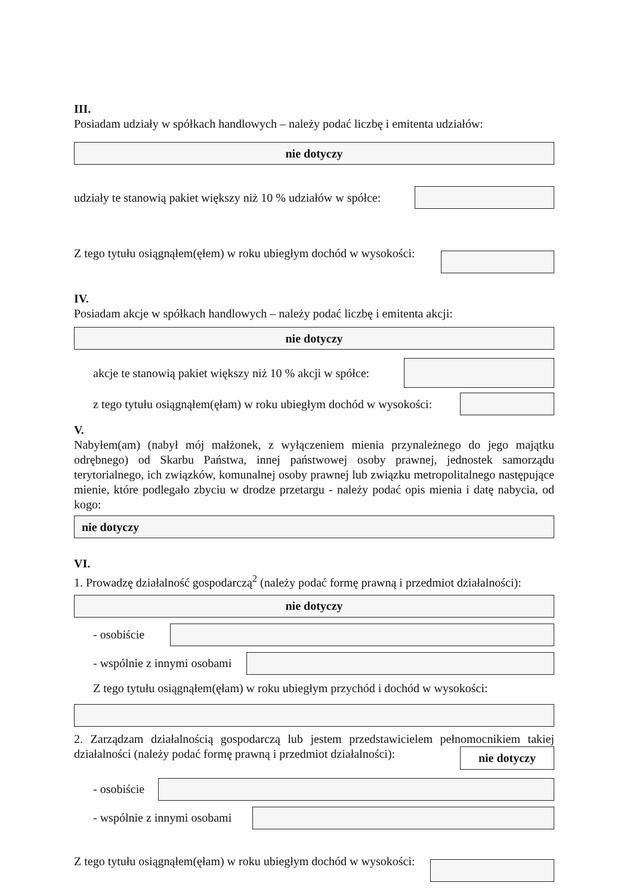III.
Posiadam udziały w spółkach handlowych – należy podać liczbę i emitenta udziałów:
nie dotyczy
udziały te stanowią pakiet większy niż 10 % udziałów w spółce:
Z tego tytułu osiągnąłem(ęłem) w roku ubiegłym dochód w wysokości:
IV.
Posiadam akcje w spółkach handlowych – należy podać liczbę i emitenta akcji:
nie dotyczy
akcje te stanowią pakiet większy niż 10 % akcji w spółce:
z tego tytułu osiągnąłem(ęłam) w roku ubiegłym dochód w wysokości:
V.
Nabyłem(am) (nabył mój małżonek, z wyłączeniem mienia przynależnego do jego majątku odrębnego) od Skarbu Państwa, innej państwowej osoby prawnej, jednostek samorządu terytorialnego, ich związków, komunalnej osoby prawnej lub związku metropolitalnego następujące mienie, które podlegało zbyciu w drodze przetargu - należy podać opis mienia i datę nabycia, od kogo:
nie dotyczy
VI.
1. Prowadzę działalność gospodarczą<sup>2</sup> (należy podać formę prawną i przedmiot działalności):
nie dotyczy
- osobiście
- wspólnie z innymi osobami
Z tego tytułu osiągnąłem(ęłam) w roku ubiegłym przychód i dochód w wysokości:
2. Zarządzam działalnością gospodarczą lub jestem przedstawicielem pełnomocnikiem takiej działalności (należy podać formę prawną i przedmiot działalności): nie dotyczy
- osobiście
- wspólnie z innymi osobami
Z tego tytułu osiągnąłem(ęłam) w roku ubiegłym dochód w wysokości: